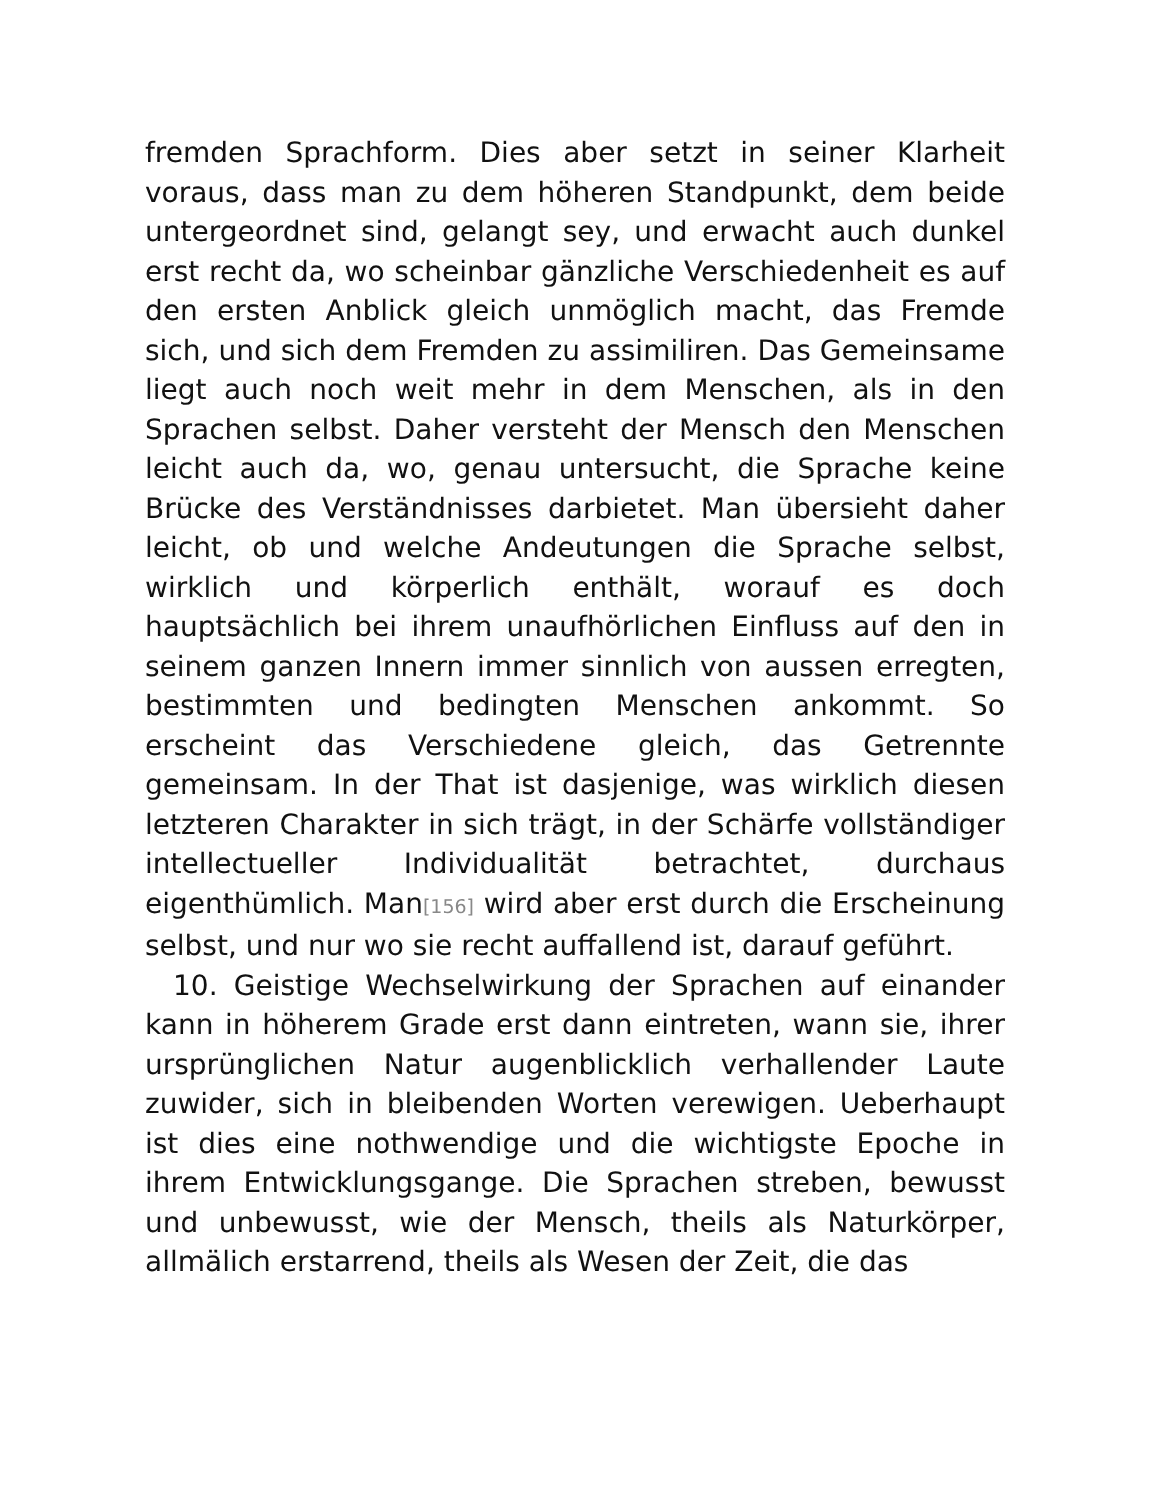fremden Sprachform. Dies aber setzt in seiner Klarheit voraus, dass man zu dem höheren Standpunkt, dem beide untergeordnet sind, gelangt sey, und erwacht auch dunkel erst recht da, wo scheinbar gänzliche Verschiedenheit es auf den ersten Anblick gleich unmöglich macht, das Fremde sich, und sich dem Fremden zu assimiliren. Das Gemeinsame liegt auch noch weit mehr in dem Menschen, als in den Sprachen selbst. Daher versteht der Mensch den Menschen leicht auch da, wo, genau untersucht, die Sprache keine Brücke des Verständnisses darbietet. Man übersieht daher leicht, ob und welche Andeutungen die Sprache selbst, wirklich und körperlich enthält, worauf es doch hauptsächlich bei ihrem unaufhörlichen Einfluss auf den in seinem ganzen Innern immer sinnlich von aussen erregten, bestimmten und bedingten Menschen ankommt. So erscheint das Verschiedene gleich, das Getrennte gemeinsam. In der That ist dasjenige, was wirklich diesen letzteren Charakter in sich trägt, in der Schärfe vollständiger intellectueller Individualität betrachtet, durchaus eigenthümlich. Man[156] wird aber erst durch die Erscheinung selbst, und nur wo sie recht auffallend ist, darauf geführt.
10. Geistige Wechselwirkung der Sprachen auf einander kann in höherem Grade erst dann eintreten, wann sie, ihrer ursprünglichen Natur augenblicklich verhallender Laute zuwider, sich in bleibenden Worten verewigen. Ueberhaupt ist dies eine nothwendige und die wichtigste Epoche in ihrem Entwicklungsgange. Die Sprachen streben, bewusst und unbewusst, wie der Mensch, theils als Naturkörper, allmälich erstarrend, theils als Wesen der Zeit, die das